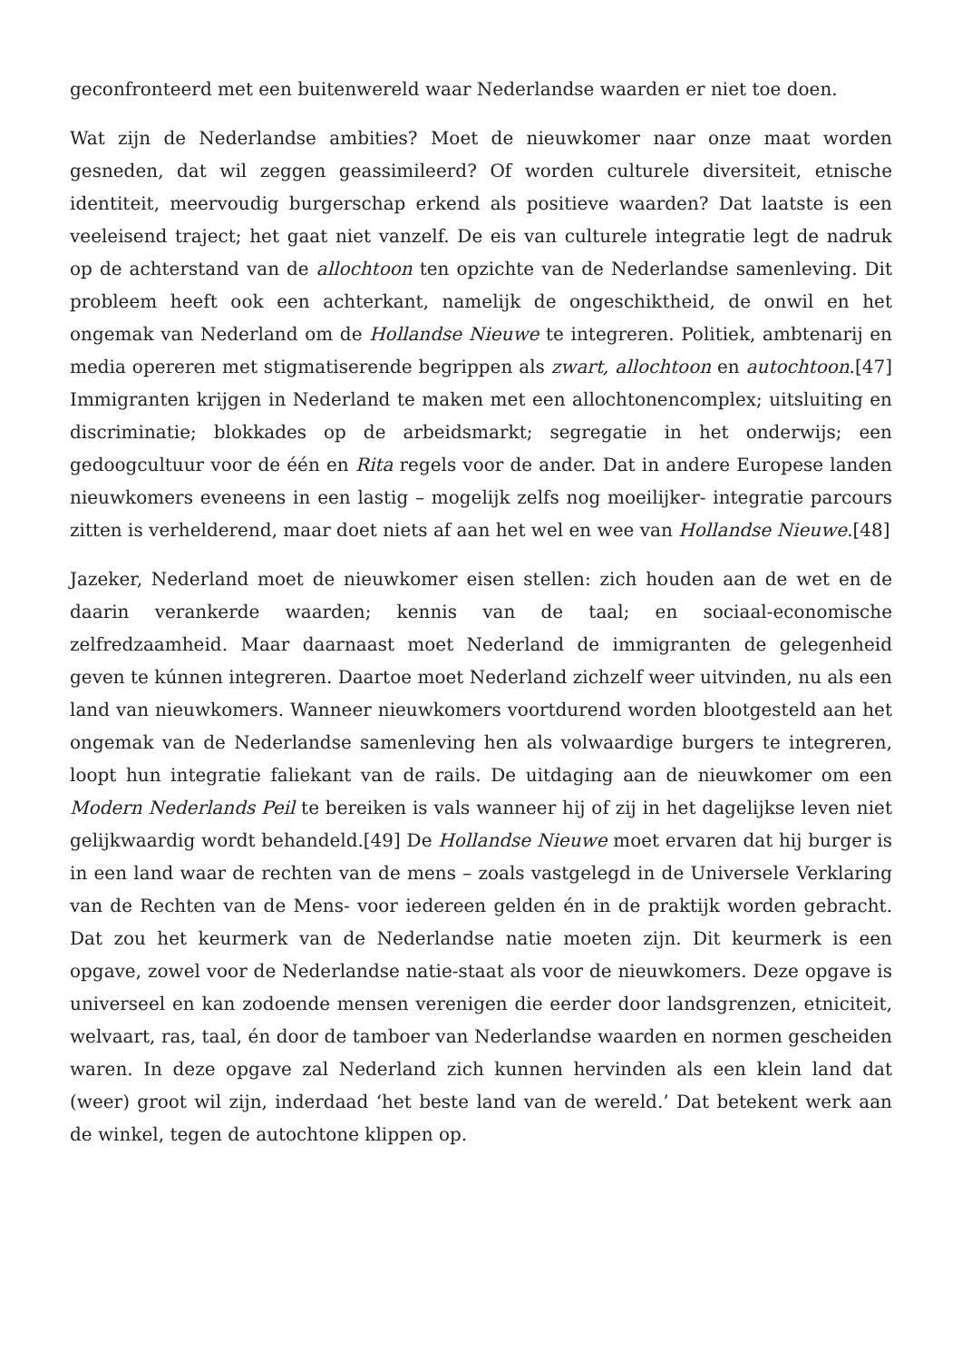geconfronteerd met een buitenwereld waar Nederlandse waarden er niet toe doen.
Wat zijn de Nederlandse ambities? Moet de nieuwkomer naar onze maat worden gesneden, dat wil zeggen geassimileerd? Of worden culturele diversiteit, etnische identiteit, meervoudig burgerschap erkend als positieve waarden? Dat laatste is een veeleisend traject; het gaat niet vanzelf. De eis van culturele integratie legt de nadruk op de achterstand van de allochtoon ten opzichte van de Nederlandse samenleving. Dit probleem heeft ook een achterkant, namelijk de ongeschiktheid, de onwil en het ongemak van Nederland om de Hollandse Nieuwe te integreren. Politiek, ambtenarij en media opereren met stigmatiserende begrippen als zwart, allochtoon en autochtoon.[47] Immigranten krijgen in Nederland te maken met een allochtonencomplex; uitsluiting en discriminatie; blokkades op de arbeidsmarkt; segregatie in het onderwijs; een gedoogcultuur voor de één en Rita regels voor de ander. Dat in andere Europese landen nieuwkomers eveneens in een lastig – mogelijk zelfs nog moeilijker- integratie parcours zitten is verhelderend, maar doet niets af aan het wel en wee van Hollandse Nieuwe.[48]
Jazeker, Nederland moet de nieuwkomer eisen stellen: zich houden aan de wet en de daarin verankerde waarden; kennis van de taal; en sociaal-economische zelfredzaamheid. Maar daarnaast moet Nederland de immigranten de gelegenheid geven te kúnnen integreren. Daartoe moet Nederland zichzelf weer uitvinden, nu als een land van nieuwkomers. Wanneer nieuwkomers voortdurend worden blootgesteld aan het ongemak van de Nederlandse samenleving hen als volwaardige burgers te integreren, loopt hun integratie faliekant van de rails. De uitdaging aan de nieuwkomer om een Modern Nederlands Peil te bereiken is vals wanneer hij of zij in het dagelijkse leven niet gelijkwaardig wordt behandeld.[49] De Hollandse Nieuwe moet ervaren dat hij burger is in een land waar de rechten van de mens – zoals vastgelegd in de Universele Verklaring van de Rechten van de Mens- voor iedereen gelden én in de praktijk worden gebracht. Dat zou het keurmerk van de Nederlandse natie moeten zijn. Dit keurmerk is een opgave, zowel voor de Nederlandse natie-staat als voor de nieuwkomers. Deze opgave is universeel en kan zodoende mensen verenigen die eerder door landsgrenzen, etniciteit, welvaart, ras, taal, én door de tamboer van Nederlandse waarden en normen gescheiden waren. In deze opgave zal Nederland zich kunnen hervinden als een klein land dat (weer) groot wil zijn, inderdaad ‘het beste land van de wereld.’ Dat betekent werk aan de winkel, tegen de autochtone klippen op.